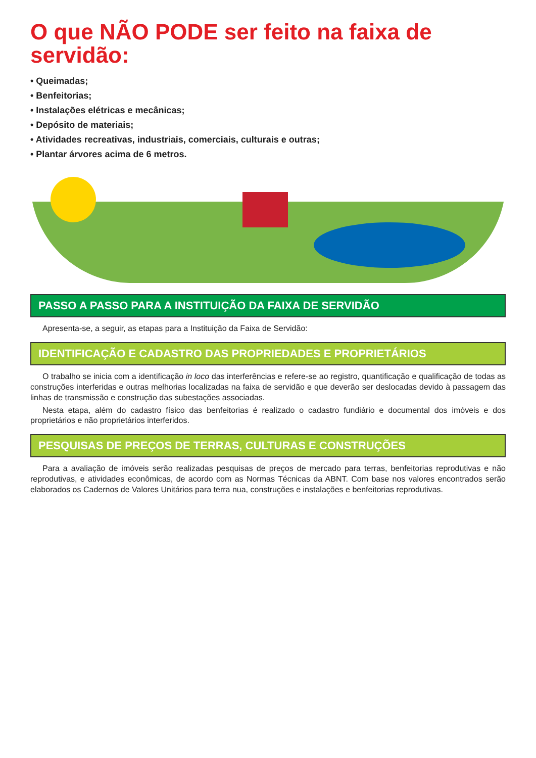O que NÃO PODE ser feito na faixa de servidão:
• Queimadas;
• Benfeitorias;
• Instalações elétricas e mecânicas;
• Depósito de materiais;
• Atividades recreativas, industriais, comerciais, culturais e outras;
• Plantar árvores acima de 6 metros.
PASSO A PASSO PARA A INSTITUIÇÃO DA FAIXA DE SERVIDÃO
Apresenta-se, a seguir, as etapas para a Instituição da Faixa de Servidão:
IDENTIFICAÇÃO E CADASTRO DAS PROPRIEDADES E PROPRIETÁRIOS
O trabalho se inicia com a identificação in loco das interferências e refere-se ao registro, quantificação e qualificação de todas as construções interferidas e outras melhorias localizadas na faixa de servidão e que deverão ser deslocadas devido à passagem das linhas de transmissão e construção das subestações associadas.
Nesta etapa, além do cadastro físico das benfeitorias é realizado o cadastro fundiário e documental dos imóveis e dos proprietários e não proprietários interferidos.
PESQUISAS DE PREÇOS DE TERRAS, CULTURAS E CONSTRUÇÕES
Para a avaliação de imóveis serão realizadas pesquisas de preços de mercado para terras, benfeitorias reprodutivas e não reprodutivas, e atividades econômicas, de acordo com as Normas Técnicas da ABNT. Com base nos valores encontrados serão elaborados os Cadernos de Valores Unitários para terra nua, construções e instalações e benfeitorias reprodutivas.